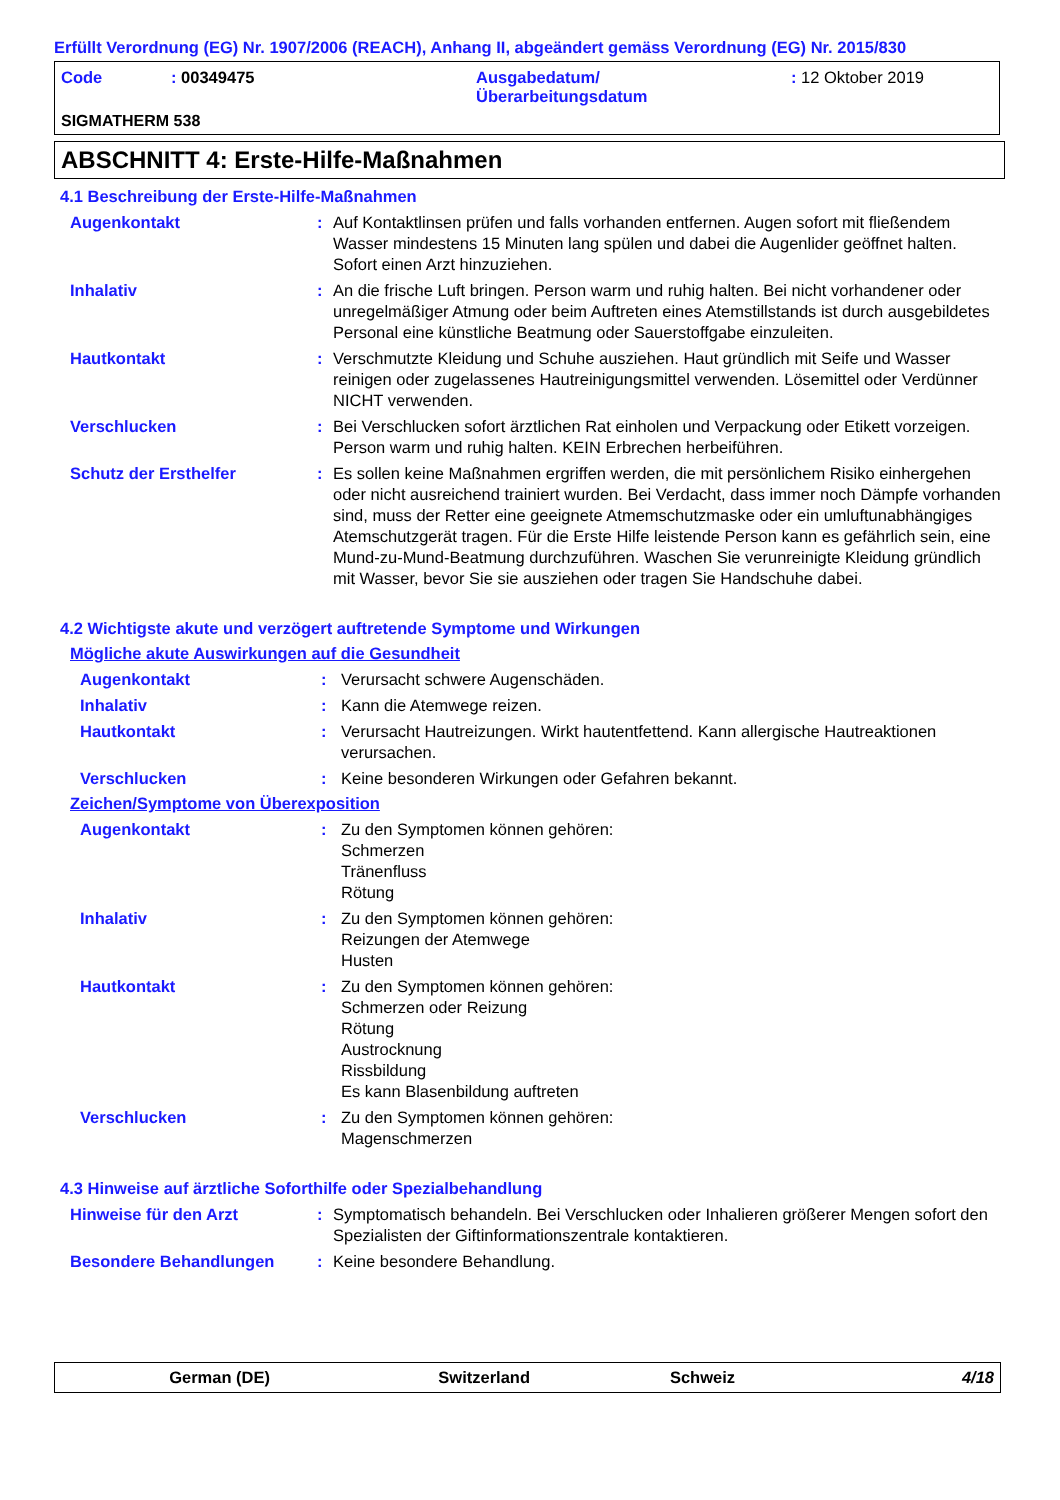Erfüllt Verordnung (EG) Nr. 1907/2006 (REACH), Anhang II, abgeändert gemäss Verordnung (EG) Nr. 2015/830
Code: 00349475 Ausgabedatum/
Überarbeitungsdatum: 12 Oktober 2019
SIGMATHERM 538
ABSCHNITT 4: Erste-Hilfe-Maßnahmen
4.1 Beschreibung der Erste-Hilfe-Maßnahmen
Augenkontakt: Auf Kontaktlinsen prüfen und falls vorhanden entfernen. Augen sofort mit fließendem Wasser mindestens 15 Minuten lang spülen und dabei die Augenlider geöffnet halten. Sofort einen Arzt hinzuziehen.
Inhalativ: An die frische Luft bringen. Person warm und ruhig halten. Bei nicht vorhandener oder unregelmäßiger Atmung oder beim Auftreten eines Atemstillstands ist durch ausgebildetes Personal eine künstliche Beatmung oder Sauerstoffgabe einzuleiten.
Hautkontakt: Verschmutzte Kleidung und Schuhe ausziehen. Haut gründlich mit Seife und Wasser reinigen oder zugelassenes Hautreinigungsmittel verwenden. Lösemittel oder Verdünner NICHT verwenden.
Verschlucken: Bei Verschlucken sofort ärztlichen Rat einholen und Verpackung oder Etikett vorzeigen. Person warm und ruhig halten. KEIN Erbrechen herbeiführen.
Schutz der Ersthelfer: Es sollen keine Maßnahmen ergriffen werden, die mit persönlichem Risiko einhergehen oder nicht ausreichend trainiert wurden. Bei Verdacht, dass immer noch Dämpfe vorhanden sind, muss der Retter eine geeignete Atmemschutzmaske oder ein umluftunabhängiges Atemschutzgerät tragen. Für die Erste Hilfe leistende Person kann es gefährlich sein, eine Mund-zu-Mund-Beatmung durchzuführen. Waschen Sie verunreinigte Kleidung gründlich mit Wasser, bevor Sie sie ausziehen oder tragen Sie Handschuhe dabei.
4.2 Wichtigste akute und verzögert auftretende Symptome und Wirkungen
Mögliche akute Auswirkungen auf die Gesundheit
Augenkontakt: Verursacht schwere Augenschäden.
Inhalativ: Kann die Atemwege reizen.
Hautkontakt: Verursacht Hautreizungen. Wirkt hautentfettend. Kann allergische Hautreaktionen verursachen.
Verschlucken: Keine besonderen Wirkungen oder Gefahren bekannt.
Zeichen/Symptome von Überexposition
Augenkontakt: Zu den Symptomen können gehören:
Schmerzen
Tränenfluss
Rötung
Inhalativ: Zu den Symptomen können gehören:
Reizungen der Atemwege
Husten
Hautkontakt: Zu den Symptomen können gehören:
Schmerzen oder Reizung
Rötung
Austrocknung
Rissbildung
Es kann Blasenbildung auftreten
Verschlucken: Zu den Symptomen können gehören:
Magenschmerzen
4.3 Hinweise auf ärztliche Soforthilfe oder Spezialbehandlung
Hinweise für den Arzt: Symptomatisch behandeln. Bei Verschlucken oder Inhalieren größerer Mengen sofort den Spezialisten der Giftinformationszentrale kontaktieren.
Besondere Behandlungen: Keine besondere Behandlung.
German (DE) Switzerland Schweiz 4/18